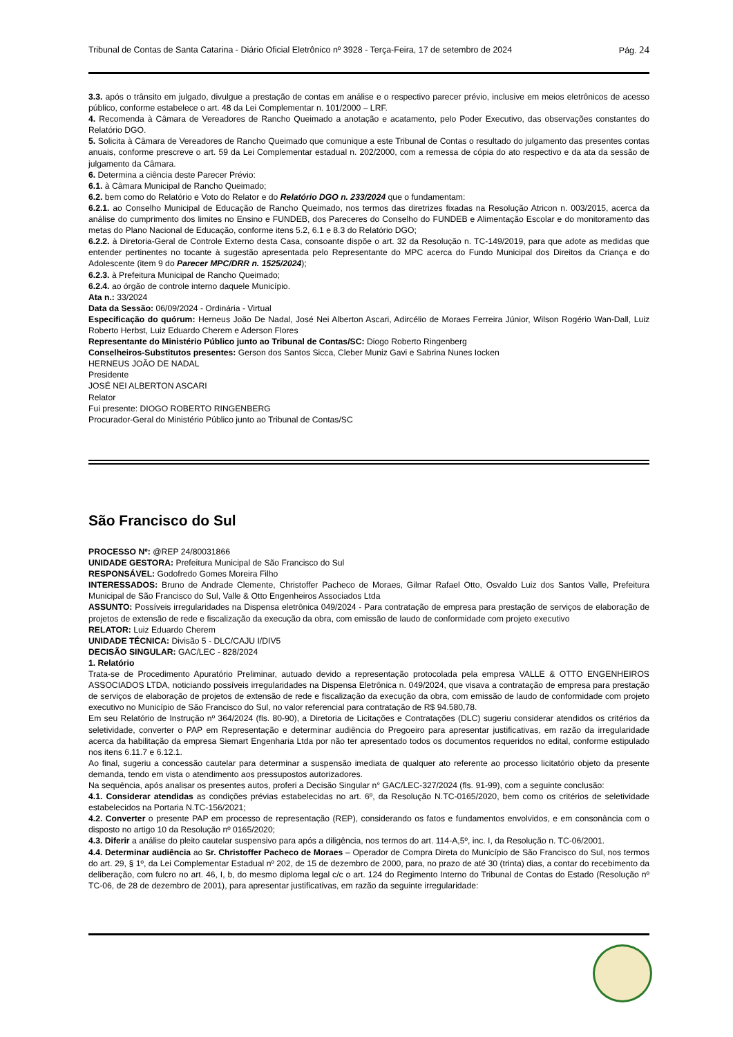Tribunal de Contas de Santa Catarina - Diário Oficial Eletrônico nº 3928 - Terça-Feira, 17 de setembro de 2024
Pág. 24
3.3. após o trânsito em julgado, divulgue a prestação de contas em análise e o respectivo parecer prévio, inclusive em meios eletrônicos de acesso público, conforme estabelece o art. 48 da Lei Complementar n. 101/2000 – LRF.
4. Recomenda à Câmara de Vereadores de Rancho Queimado a anotação e acatamento, pelo Poder Executivo, das observações constantes do Relatório DGO.
5. Solicita à Câmara de Vereadores de Rancho Queimado que comunique a este Tribunal de Contas o resultado do julgamento das presentes contas anuais, conforme prescreve o art. 59 da Lei Complementar estadual n. 202/2000, com a remessa de cópia do ato respectivo e da ata da sessão de julgamento da Câmara.
6. Determina a ciência deste Parecer Prévio:
6.1. à Câmara Municipal de Rancho Queimado;
6.2. bem como do Relatório e Voto do Relator e do Relatório DGO n. 233/2024 que o fundamentam:
6.2.1. ao Conselho Municipal de Educação de Rancho Queimado, nos termos das diretrizes fixadas na Resolução Atricon n. 003/2015, acerca da análise do cumprimento dos limites no Ensino e FUNDEB, dos Pareceres do Conselho do FUNDEB e Alimentação Escolar e do monitoramento das metas do Plano Nacional de Educação, conforme itens 5.2, 6.1 e 8.3 do Relatório DGO;
6.2.2. à Diretoria-Geral de Controle Externo desta Casa, consoante dispõe o art. 32 da Resolução n. TC-149/2019, para que adote as medidas que entender pertinentes no tocante à sugestão apresentada pelo Representante do MPC acerca do Fundo Municipal dos Direitos da Criança e do Adolescente (item 9 do Parecer MPC/DRR n. 1525/2024);
6.2.3. à Prefeitura Municipal de Rancho Queimado;
6.2.4. ao órgão de controle interno daquele Município.
Ata n.: 33/2024
Data da Sessão: 06/09/2024 - Ordinária - Virtual
Especificação do quórum: Herneus João De Nadal, José Nei Alberton Ascari, Adircélio de Moraes Ferreira Júnior, Wilson Rogério Wan-Dall, Luiz Roberto Herbst, Luiz Eduardo Cherem e Aderson Flores
Representante do Ministério Público junto ao Tribunal de Contas/SC: Diogo Roberto Ringenberg
Conselheiros-Substitutos presentes: Gerson dos Santos Sicca, Cleber Muniz Gavi e Sabrina Nunes Iocken
HERNEUS JOÃO DE NADAL
Presidente
JOSÉ NEI ALBERTON ASCARI
Relator
Fui presente: DIOGO ROBERTO RINGENBERG
Procurador-Geral do Ministério Público junto ao Tribunal de Contas/SC
São Francisco do Sul
PROCESSO Nº: @REP 24/80031866
UNIDADE GESTORA: Prefeitura Municipal de São Francisco do Sul
RESPONSÁVEL: Godofredo Gomes Moreira Filho
INTERESSADOS: Bruno de Andrade Clemente, Christoffer Pacheco de Moraes, Gilmar Rafael Otto, Osvaldo Luiz dos Santos Valle, Prefeitura Municipal de São Francisco do Sul, Valle & Otto Engenheiros Associados Ltda
ASSUNTO: Possíveis irregularidades na Dispensa eletrônica 049/2024 - Para contratação de empresa para prestação de serviços de elaboração de projetos de extensão de rede e fiscalização da execução da obra, com emissão de laudo de conformidade com projeto executivo
RELATOR: Luiz Eduardo Cherem
UNIDADE TÉCNICA: Divisão 5 - DLC/CAJU I/DIV5
DECISÃO SINGULAR: GAC/LEC - 828/2024
1. Relatório
Trata-se de Procedimento Apuratório Preliminar, autuado devido a representação protocolada pela empresa VALLE & OTTO ENGENHEIROS ASSOCIADOS LTDA, noticiando possíveis irregularidades na Dispensa Eletrônica n. 049/2024, que visava a contratação de empresa para prestação de serviços de elaboração de projetos de extensão de rede e fiscalização da execução da obra, com emissão de laudo de conformidade com projeto executivo no Município de São Francisco do Sul, no valor referencial para contratação de R$ 94.580,78.
Em seu Relatório de Instrução nº 364/2024 (fls. 80-90), a Diretoria de Licitações e Contratações (DLC) sugeriu considerar atendidos os critérios da seletividade, converter o PAP em Representação e determinar audiência do Pregoeiro para apresentar justificativas, em razão da irregularidade acerca da habilitação da empresa Siemart Engenharia Ltda por não ter apresentado todos os documentos requeridos no edital, conforme estipulado nos itens 6.11.7 e 6.12.1.
Ao final, sugeriu a concessão cautelar para determinar a suspensão imediata de qualquer ato referente ao processo licitatório objeto da presente demanda, tendo em vista o atendimento aos pressupostos autorizadores.
Na sequência, após analisar os presentes autos, proferi a Decisão Singular n° GAC/LEC-327/2024 (fls. 91-99), com a seguinte conclusão:
4.1. Considerar atendidas as condições prévias estabelecidas no art. 6º, da Resolução N.TC-0165/2020, bem como os critérios de seletividade estabelecidos na Portaria N.TC-156/2021;
4.2. Converter o presente PAP em processo de representação (REP), considerando os fatos e fundamentos envolvidos, e em consonância com o disposto no artigo 10 da Resolução nº 0165/2020;
4.3. Diferir a análise do pleito cautelar suspensivo para após a diligência, nos termos do art. 114-A,5º, inc. I, da Resolução n. TC-06/2001.
4.4. Determinar audiência ao Sr. Christoffer Pacheco de Moraes – Operador de Compra Direta do Município de São Francisco do Sul, nos termos do art. 29, § 1º, da Lei Complementar Estadual nº 202, de 15 de dezembro de 2000, para, no prazo de até 30 (trinta) dias, a contar do recebimento da deliberação, com fulcro no art. 46, I, b, do mesmo diploma legal c/c o art. 124 do Regimento Interno do Tribunal de Contas do Estado (Resolução nº TC-06, de 28 de dezembro de 2001), para apresentar justificativas, em razão da seguinte irregularidade: